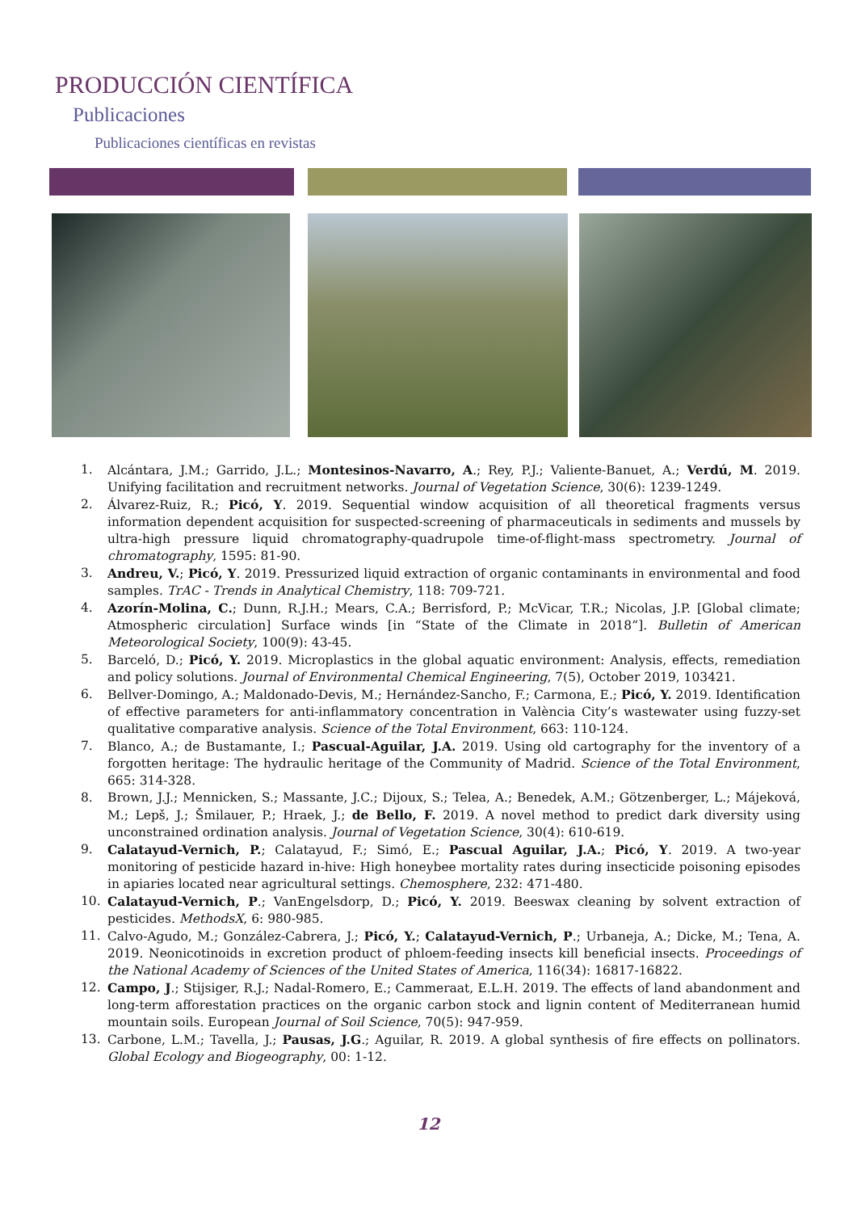PRODUCCIÓN CIENTÍFICA
Publicaciones
Publicaciones científicas en revistas
1. Alcántara, J.M.; Garrido, J.L.; Montesinos-Navarro, A.; Rey, P.J.; Valiente-Banuet, A.; Verdú, M. 2019. Unifying facilitation and recruitment networks. Journal of Vegetation Science, 30(6): 1239-1249.
2. Álvarez-Ruiz, R.; Picó, Y. 2019. Sequential window acquisition of all theoretical fragments versus information dependent acquisition for suspected-screening of pharmaceuticals in sediments and mussels by ultra-high pressure liquid chromatography-quadrupole time-of-flight-mass spectrometry. Journal of chromatography, 1595: 81-90.
3. Andreu, V.; Picó, Y. 2019. Pressurized liquid extraction of organic contaminants in environmental and food samples. TrAC - Trends in Analytical Chemistry, 118: 709-721.
4. Azorín-Molina, C.; Dunn, R.J.H.; Mears, C.A.; Berrisford, P.; McVicar, T.R.; Nicolas, J.P. [Global climate; Atmospheric circulation] Surface winds [in “State of the Climate in 2018”]. Bulletin of American Meteorological Society, 100(9): 43-45.
5. Barceló, D.; Picó, Y. 2019. Microplastics in the global aquatic environment: Analysis, effects, remediation and policy solutions. Journal of Environmental Chemical Engineering, 7(5), October 2019, 103421.
6. Bellver-Domingo, A.; Maldonado-Devis, M.; Hernández-Sancho, F.; Carmona, E.; Picó, Y. 2019. Identification of effective parameters for anti-inflammatory concentration in València City’s wastewater using fuzzy-set qualitative comparative analysis. Science of the Total Environment, 663: 110-124.
7. Blanco, A.; de Bustamante, I.; Pascual-Aguilar, J.A. 2019. Using old cartography for the inventory of a forgotten heritage: The hydraulic heritage of the Community of Madrid. Science of the Total Environment, 665: 314-328.
8. Brown, J.J.; Mennicken, S.; Massante, J.C.; Dijoux, S.; Telea, A.; Benedek, A.M.; Götzenberger, L.; Májeková, M.; Lepš, J.; Šmilauer, P.; Hraek, J.; de Bello, F. 2019. A novel method to predict dark diversity using unconstrained ordination analysis. Journal of Vegetation Science, 30(4): 610-619.
9. Calatayud-Vernich, P.; Calatayud, F.; Simó, E.; Pascual Aguilar, J.A.; Picó, Y. 2019. A two-year monitoring of pesticide hazard in-hive: High honeybee mortality rates during insecticide poisoning episodes in apiaries located near agricultural settings. Chemosphere, 232: 471-480.
10. Calatayud-Vernich, P.; VanEngelsdorp, D.; Picó, Y. 2019. Beeswax cleaning by solvent extraction of pesticides. MethodsX, 6: 980-985.
11. Calvo-Agudo, M.; González-Cabrera, J.; Picó, Y.; Calatayud-Vernich, P.; Urbaneja, A.; Dicke, M.; Tena, A. 2019. Neonicotinoids in excretion product of phloem-feeding insects kill beneficial insects. Proceedings of the National Academy of Sciences of the United States of America, 116(34): 16817-16822.
12. Campo, J.; Stijsiger, R.J.; Nadal-Romero, E.; Cammeraat, E.L.H. 2019. The effects of land abandonment and long-term afforestation practices on the organic carbon stock and lignin content of Mediterranean humid mountain soils. European Journal of Soil Science, 70(5): 947-959.
13. Carbone, L.M.; Tavella, J.; Pausas, J.G.; Aguilar, R. 2019. A global synthesis of fire effects on pollinators. Global Ecology and Biogeography, 00: 1-12.
12